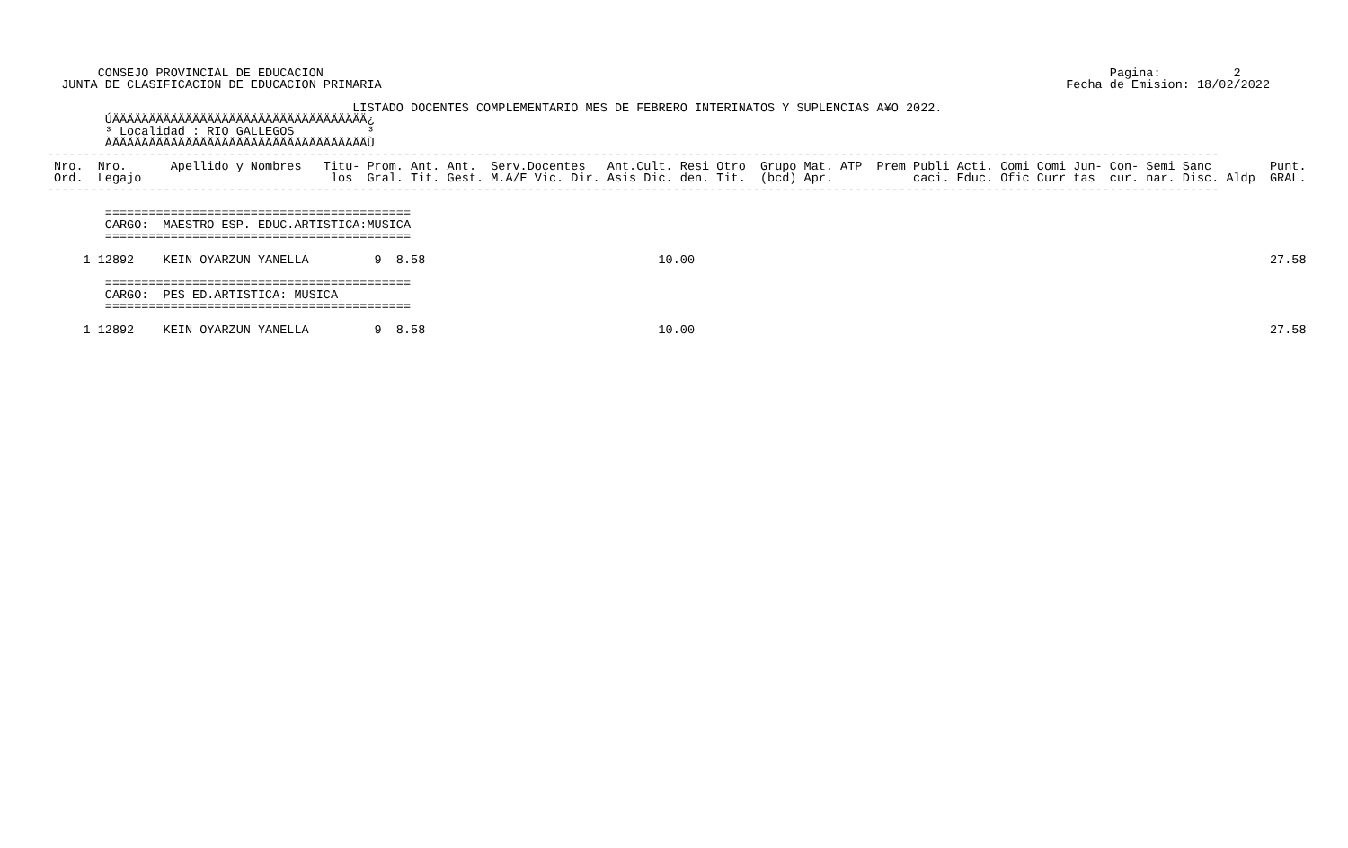CONSEJO PROVINCIAL DE EDUCACION                                                                                                            Pagina:          2
  JUNTA DE CLASIFICACION DE EDUCACION PRIMARIA                                                                                              Fecha de Emision: 18/02/2022

                                          LISTADO DOCENTES COMPLEMENTARIO MES DE FEBRERO INTERINATOS Y SUPLENCIAS A¥O 2022.
        ÚÄÄÄÄÄÄÄÄÄÄÄÄÄÄÄÄÄÄÄÄÄÄÄÄÄÄÄÄÄÄÄÄÄÄÄ¿
        ³ Localidad : RIO GALLEGOS          ³
        ÀÄÄÄÄÄÄÄÄÄÄÄÄÄÄÄÄÄÄÄÄÄÄÄÄÄÄÄÄÄÄÄÄÄÄÄÙ
-----------------------------------------------------------------------------------------------------------------------------------------------------------------
 Nro.  Nro.      Apellido y Nombres   Titu- Prom. Ant. Ant.  Serv.Docentes   Ant.Cult. Resi Otro  Grupo Mat. ATP  Prem Publi Acti. Comi Comi Jun- Con- Semi Sanc        Punt.
 Ord.  Legajo                          los  Gral. Tit. Gest. M.A/E Vic. Dir. Asis Dic. den. Tit.  (bcd) Apr.           caci. Educ. Ofic Curr tas  cur. nar. Disc. Aldp  GRAL.
-----------------------------------------------------------------------------------------------------------------------------------------------------------------

        ==========================================
        CARGO:  MAESTRO ESP. EDUC.ARTISTICA:MUSICA
        ==========================================

     1 12892    KEIN OYARZUN YANELLA         9  8.58                                10.00                                                                               27.58

        ==========================================
        CARGO:  PES ED.ARTISTICA: MUSICA
        ==========================================

     1 12892    KEIN OYARZUN YANELLA         9  8.58                                10.00                                                                               27.58